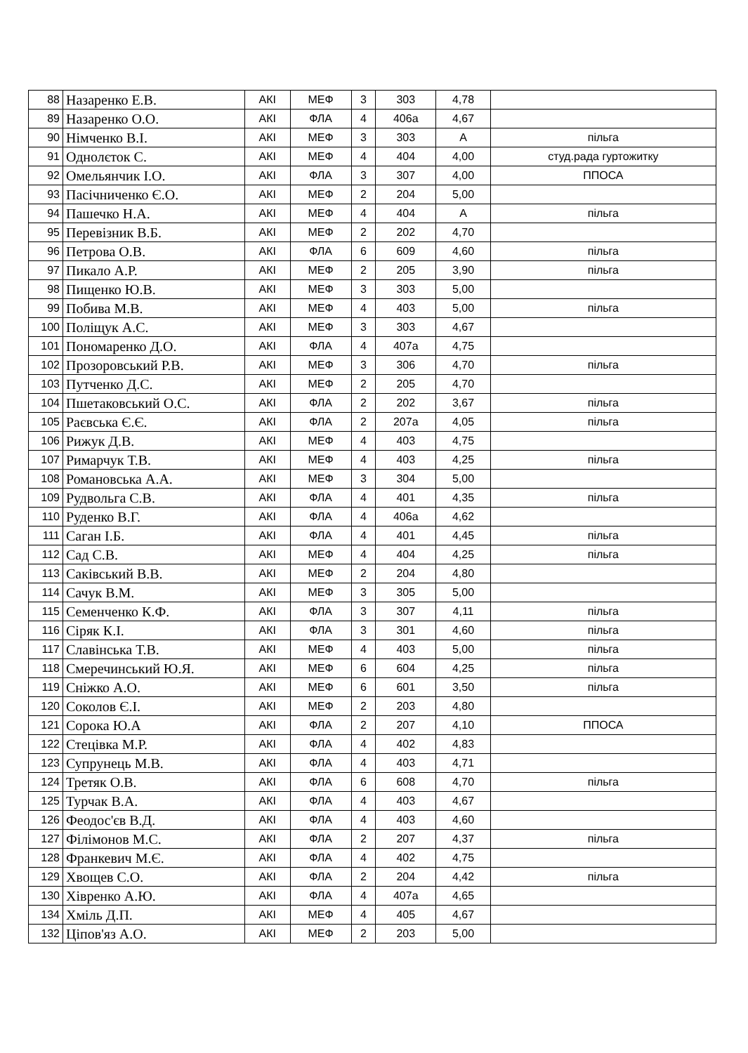| 88 | Назаренко Е.В. | АКІ | МЕФ | 3 | 303 | 4,78 | |
| 89 | Назаренко О.О. | АКІ | ФЛА | 4 | 406а | 4,67 | |
| 90 | Німченко В.І. | АКІ | МЕФ | 3 | 303 | А | пільга |
| 91 | Однолєток С. | АКІ | МЕФ | 4 | 404 | 4,00 | студ.рада гуртожитку |
| 92 | Омельянчик І.О. | АКІ | ФЛА | 3 | 307 | 4,00 | ППОСА |
| 93 | Пасічниченко Є.О. | АКІ | МЕФ | 2 | 204 | 5,00 | |
| 94 | Пашечко Н.А. | АКІ | МЕФ | 4 | 404 | А | пільга |
| 95 | Перевізник В.Б. | АКІ | МЕФ | 2 | 202 | 4,70 | |
| 96 | Петрова О.В. | АКІ | ФЛА | 6 | 609 | 4,60 | пільга |
| 97 | Пикало А.Р. | АКІ | МЕФ | 2 | 205 | 3,90 | пільга |
| 98 | Пищенко Ю.В. | АКІ | МЕФ | 3 | 303 | 5,00 | |
| 99 | Побива М.В. | АКІ | МЕФ | 4 | 403 | 5,00 | пільга |
| 100 | Поліщук А.С. | АКІ | МЕФ | 3 | 303 | 4,67 | |
| 101 | Пономаренко Д.О. | АКІ | ФЛА | 4 | 407а | 4,75 | |
| 102 | Прозоровський Р.В. | АКІ | МЕФ | 3 | 306 | 4,70 | пільга |
| 103 | Путченко Д.С. | АКІ | МЕФ | 2 | 205 | 4,70 | |
| 104 | Пшетаковський О.С. | АКІ | ФЛА | 2 | 202 | 3,67 | пільга |
| 105 | Раєвська Є.Є. | АКІ | ФЛА | 2 | 207а | 4,05 | пільга |
| 106 | Рижук Д.В. | АКІ | МЕФ | 4 | 403 | 4,75 | |
| 107 | Римарчук Т.В. | АКІ | МЕФ | 4 | 403 | 4,25 | пільга |
| 108 | Романовська А.А. | АКІ | МЕФ | 3 | 304 | 5,00 | |
| 109 | Рудвольга С.В. | АКІ | ФЛА | 4 | 401 | 4,35 | пільга |
| 110 | Руденко В.Г. | АКІ | ФЛА | 4 | 406а | 4,62 | |
| 111 | Саган І.Б. | АКІ | ФЛА | 4 | 401 | 4,45 | пільга |
| 112 | Сад С.В. | АКІ | МЕФ | 4 | 404 | 4,25 | пільга |
| 113 | Саківський В.В. | АКІ | МЕФ | 2 | 204 | 4,80 | |
| 114 | Сачук В.М. | АКІ | МЕФ | 3 | 305 | 5,00 | |
| 115 | Семенченко К.Ф. | АКІ | ФЛА | 3 | 307 | 4,11 | пільга |
| 116 | Сіряк К.І. | АКІ | ФЛА | 3 | 301 | 4,60 | пільга |
| 117 | Славінська Т.В. | АКІ | МЕФ | 4 | 403 | 5,00 | пільга |
| 118 | Смеречинський Ю.Я. | АКІ | МЕФ | 6 | 604 | 4,25 | пільга |
| 119 | Сніжко А.О. | АКІ | МЕФ | 6 | 601 | 3,50 | пільга |
| 120 | Соколов Є.І. | АКІ | МЕФ | 2 | 203 | 4,80 | |
| 121 | Сорока Ю.А | АКІ | ФЛА | 2 | 207 | 4,10 | ППОСА |
| 122 | Стецівка М.Р. | АКІ | ФЛА | 4 | 402 | 4,83 | |
| 123 | Супрунець М.В. | АКІ | ФЛА | 4 | 403 | 4,71 | |
| 124 | Третяк О.В. | АКІ | ФЛА | 6 | 608 | 4,70 | пільга |
| 125 | Турчак В.А. | АКІ | ФЛА | 4 | 403 | 4,67 | |
| 126 | Феодос'єв В.Д. | АКІ | ФЛА | 4 | 403 | 4,60 | |
| 127 | Філімонов М.С. | АКІ | ФЛА | 2 | 207 | 4,37 | пільга |
| 128 | Франкевич М.Є. | АКІ | ФЛА | 4 | 402 | 4,75 | |
| 129 | Хвощев С.О. | АКІ | ФЛА | 2 | 204 | 4,42 | пільга |
| 130 | Хівренко А.Ю. | АКІ | ФЛА | 4 | 407а | 4,65 | |
| 134 | Хміль Д.П. | АКІ | МЕФ | 4 | 405 | 4,67 | |
| 132 | Ціпов'яз А.О. | АКІ | МЕФ | 2 | 203 | 5,00 | |